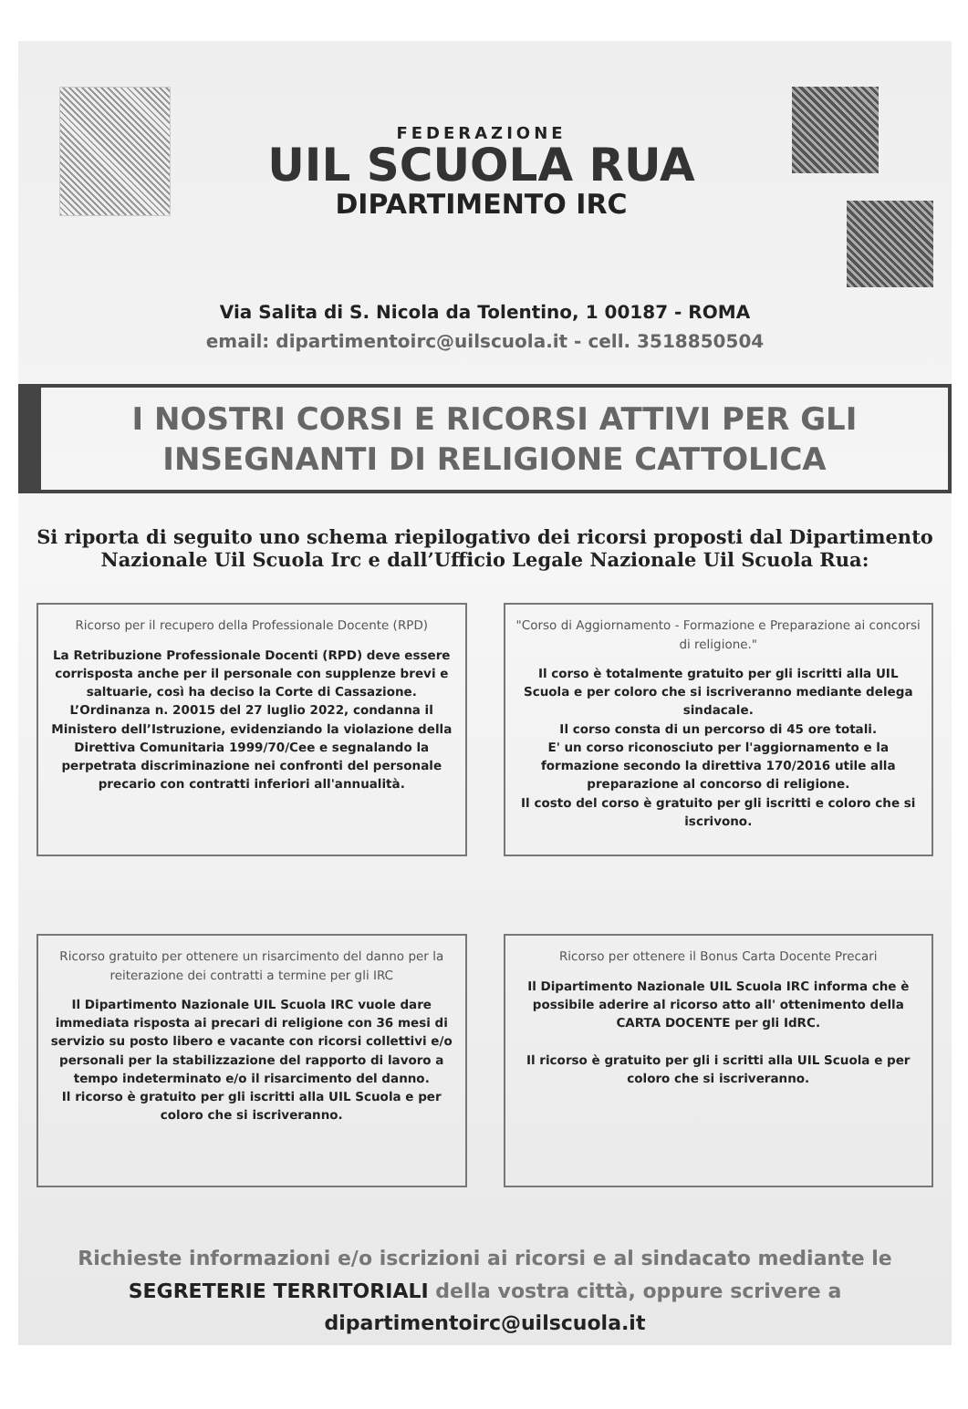FEDERAZIONE
UIL SCUOLA RUA
DIPARTIMENTO IRC
Via Salita di S. Nicola da Tolentino, 1 00187 - ROMA
email: dipartimentoirc@uilscuola.it - cell. 3518850504
I NOSTRI CORSI E RICORSI ATTIVI PER GLI INSEGNANTI DI RELIGIONE CATTOLICA
Si riporta di seguito uno schema riepilogativo dei ricorsi proposti dal Dipartimento Nazionale Uil Scuola Irc e dall’Ufficio Legale Nazionale Uil Scuola Rua:
Ricorso per il recupero della Professionale Docente (RPD)
La Retribuzione Professionale Docenti (RPD) deve essere corrisposta anche per il personale con supplenze brevi e saltuarie, così ha deciso la Corte di Cassazione. L’Ordinanza n. 20015 del 27 luglio 2022, condanna il Ministero dell’Istruzione, evidenziando la violazione della Direttiva Comunitaria 1999/70/Cee e segnalando la perpetrata discriminazione nei confronti del personale precario con contratti inferiori all'annualità.
"Corso di Aggiornamento - Formazione e Preparazione ai concorsi di religione."
Il corso è totalmente gratuito per gli iscritti alla UIL Scuola e per coloro che si iscriveranno mediante delega sindacale.
Il corso consta di un percorso di 45 ore totali.
E' un corso riconosciuto per l'aggiornamento e la formazione secondo la direttiva 170/2016 utile alla preparazione al concorso di religione.
Il costo del corso è gratuito per gli iscritti e coloro che si iscrivono.
Ricorso gratuito per ottenere un risarcimento del danno per la reiterazione dei contratti a termine per gli IRC
Il Dipartimento Nazionale UIL Scuola IRC vuole dare immediata risposta ai precari di religione con 36 mesi di servizio su posto libero e vacante con ricorsi collettivi e/o personali per la stabilizzazione del rapporto di lavoro a tempo indeterminato e/o il risarcimento del danno.
Il ricorso è gratuito per gli iscritti alla UIL Scuola e per coloro che si iscriveranno.
Ricorso per ottenere il Bonus Carta Docente Precari
Il Dipartimento Nazionale UIL Scuola IRC informa che è possibile aderire al ricorso atto all' ottenimento della CARTA DOCENTE per gli IdRC.
Il ricorso è gratuito per gli i scritti alla UIL Scuola e per coloro che si iscriveranno.
Richieste informazioni e/o iscrizioni ai ricorsi e al sindacato mediante le SEGRETERIE TERRITORIALI della vostra città, oppure scrivere a
dipartimentoirc@uilscuola.it